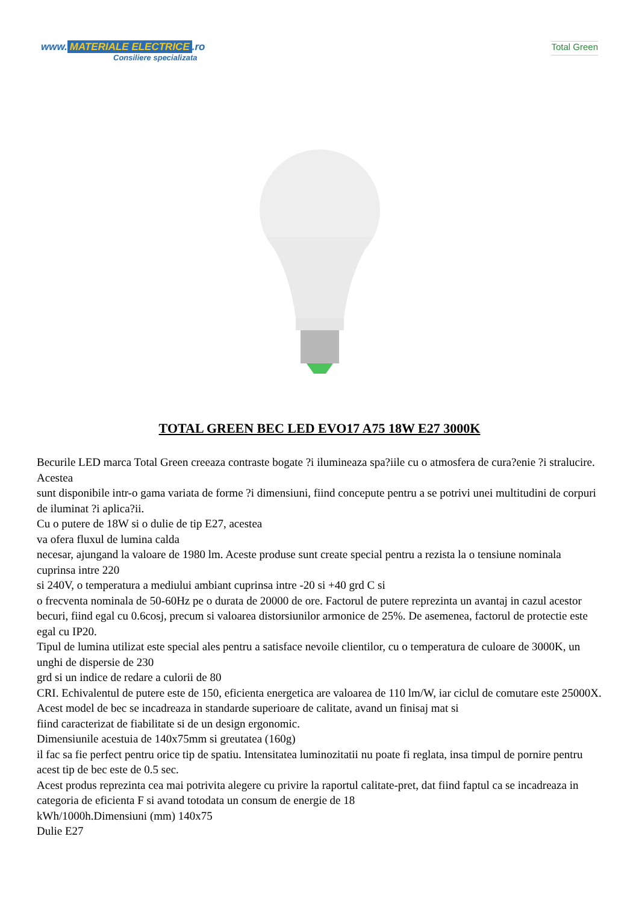www. MATERIALE ELECTRICE.ro
Consiliere specializata
Total Green
TOTAL GREEN BEC LED EVO17 A75 18W E27 3000K
Becurile LED marca Total Green creeaza contraste bogate ?i ilumineaza spa?iile cu o atmosfera de cura?enie ?i stralucire.
Acestea
sunt disponibile intr-o gama variata de forme ?i dimensiuni, fiind concepute pentru a se potrivi unei multitudini de corpuri de iluminat ?i aplica?ii.
Cu o putere de 18W si o dulie de tip E27, acestea
va ofera fluxul de lumina calda
necesar, ajungand la valoare de 1980 lm. Aceste produse sunt create special pentru a rezista la o tensiune nominala cuprinsa intre 220
si 240V, o temperatura a mediului ambiant cuprinsa intre -20 si +40 grd C si
o frecventa nominala de 50-60Hz pe o durata de 20000 de ore. Factorul de putere reprezinta un avantaj in cazul acestor becuri, fiind egal cu 0.6cosj, precum si valoarea distorsiunilor armonice de 25%. De asemenea, factorul de protectie este egal cu IP20.
Tipul de lumina utilizat este special ales pentru a satisface nevoile clientilor, cu o temperatura de culoare de 3000K, un unghi de dispersie de 230
grd si un indice de redare a culorii de 80
CRI. Echivalentul de putere este de 150, eficienta energetica are valoarea de 110 lm/W, iar ciclul de comutare este 25000X.
Acest model de bec se incadreaza in standarde superioare de calitate, avand un finisaj mat si
fiind caracterizat de fiabilitate si de un design ergonomic.
Dimensiunile acestuia de 140x75mm si greutatea (160g)
il fac sa fie perfect pentru orice tip de spatiu. Intensitatea luminozitatii nu poate fi reglata, insa timpul de pornire pentru acest tip de bec este de 0.5 sec.
Acest produs reprezinta cea mai potrivita alegere cu privire la raportul calitate-pret, dat fiind faptul ca se incadreaza in categoria de eficienta F si avand totodata un consum de energie de 18
kWh/1000h.Dimensiuni (mm) 140x75
Dulie E27